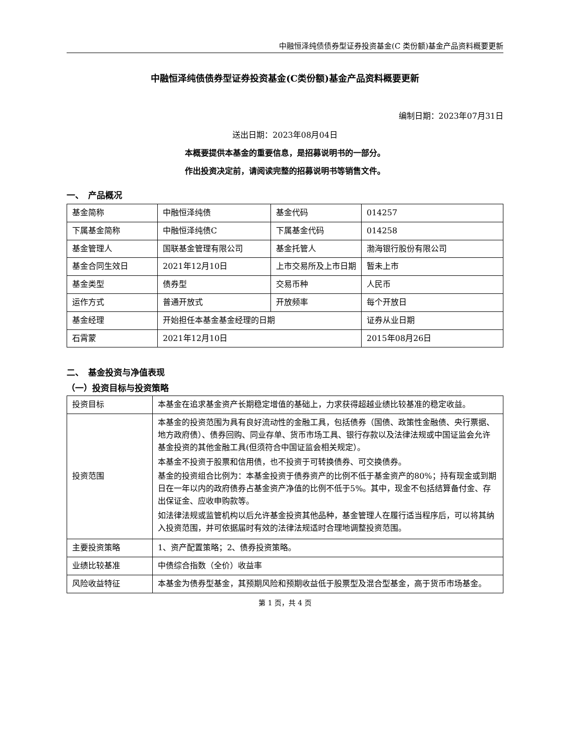中融恒泽纯债债券型证券投资基金(C 类份额)基金产品资料概要更新
中融恒泽纯债债券型证券投资基金(C类份额)基金产品资料概要更新
编制日期：2023年07月31日
送出日期：2023年08月04日
本概要提供本基金的重要信息，是招募说明书的一部分。
作出投资决定前，请阅读完整的招募说明书等销售文件。
一、　产品概况
| 基金简称 | 中融恒泽纯债 | 基金代码 | 014257 |
| 下属基金简称 | 中融恒泽纯债C | 下属基金代码 | 014258 |
| 基金管理人 | 国联基金管理有限公司 | 基金托管人 | 渤海银行股份有限公司 |
| 基金合同生效日 | 2021年12月10日 | 上市交易所及上市日期 | 暂未上市 |
| 基金类型 | 债券型 | 交易币种 | 人民币 |
| 运作方式 | 普通开放式 | 开放频率 | 每个开放日 |
| 基金经理 | 开始担任本基金基金经理的日期 | | 证券从业日期 |
| 石霄蒙 | 2021年12月10日 | | 2015年08月26日 |
二、　基金投资与净值表现
（一）投资目标与投资策略
| 投资目标 | 本基金在追求基金资产长期稳定增值的基础上，力求获得超越业绩比较基准的稳定收益。 |
| 投资范围 | 本基金的投资范围为具有良好流动性的金融工具，包括债券（国债、政策性金融债、央行票据、地方政府债）、债券回购、同业存单、货币市场工具、银行存款以及法律法规或中国证监会允许基金投资的其他金融工具(但须符合中国证监会相关规定）。 本基金不投资于股票和信用债，也不投资于可转换债券、可交换债券。 基金的投资组合比例为：本基金投资于债券资产的比例不低于基金资产的80%；持有现金或到期日在一年以内的政府债券占基金资产净值的比例不低于5%。其中，现金不包括结算备付金、存出保证金、应收申购款等。 如法律法规或监管机构以后允许基金投资其他品种，基金管理人在履行适当程序后，可以将其纳入投资范围，并可依据届时有效的法律法规适时合理地调整投资范围。 |
| 主要投资策略 | 1、资产配置策略；2、债券投资策略。 |
| 业绩比较基准 | 中债综合指数（全价）收益率 |
| 风险收益特征 | 本基金为债券型基金，其预期风险和预期收益低于股票型及混合型基金，高于货币市场基金。 |
第 1 页，共 4 页